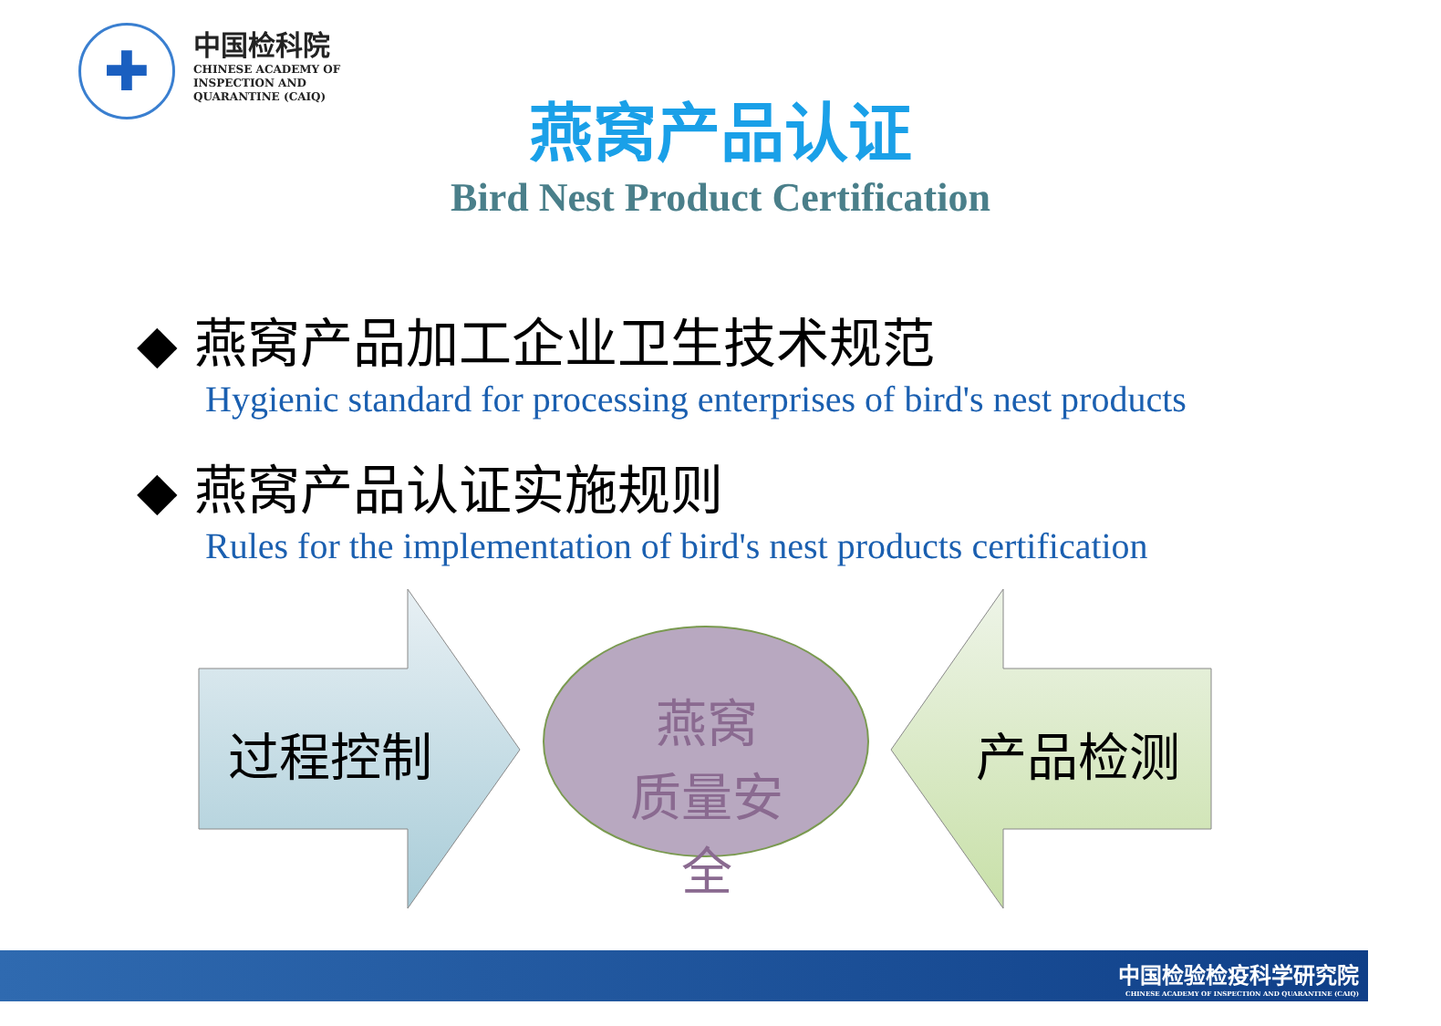✚
中国检科院
CHINESE ACADEMY OF
INSPECTION AND
QUARANTINE (CAIQ)
燕窝产品认证
Bird Nest Product Certification
◆ 燕窝产品加工企业卫生技术规范
Hygienic standard for processing enterprises of bird's nest products
◆ 燕窝产品认证实施规则
Rules for the implementation of bird's nest products certification
过程控制
燕窝
质量安全
产品检测
中国检验检疫科学研究院
CHINESE ACADEMY OF INSPECTION AND QUARANTINE (CAIQ)